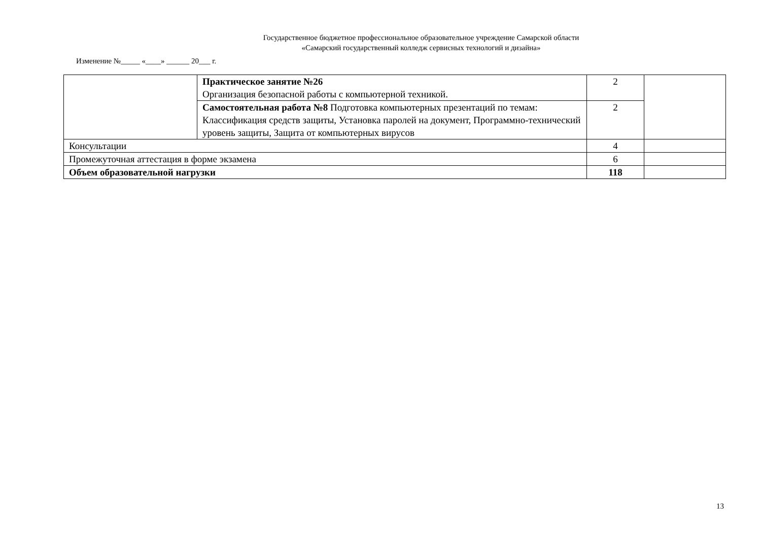Государственное бюджетное профессиональное образовательное учреждение Самарской области
«Самарский государственный колледж сервисных технологий и дизайна»
Изменение №_____ «____» ______ 20___ г.
| | Практическое занятие №26 Организация безопасной работы с компьютерной техникой. | 2 | |
| | Самостоятельная работа №8 Подготовка компьютерных презентаций по темам: Классификация средств защиты, Установка паролей на документ, Программно-технический уровень защиты, Защита от компьютерных вирусов | 2 | |
| Консультации | | 4 | |
| Промежуточная аттестация в форме экзамена | | 6 | |
| Объем образовательной нагрузки | | 118 | |
13